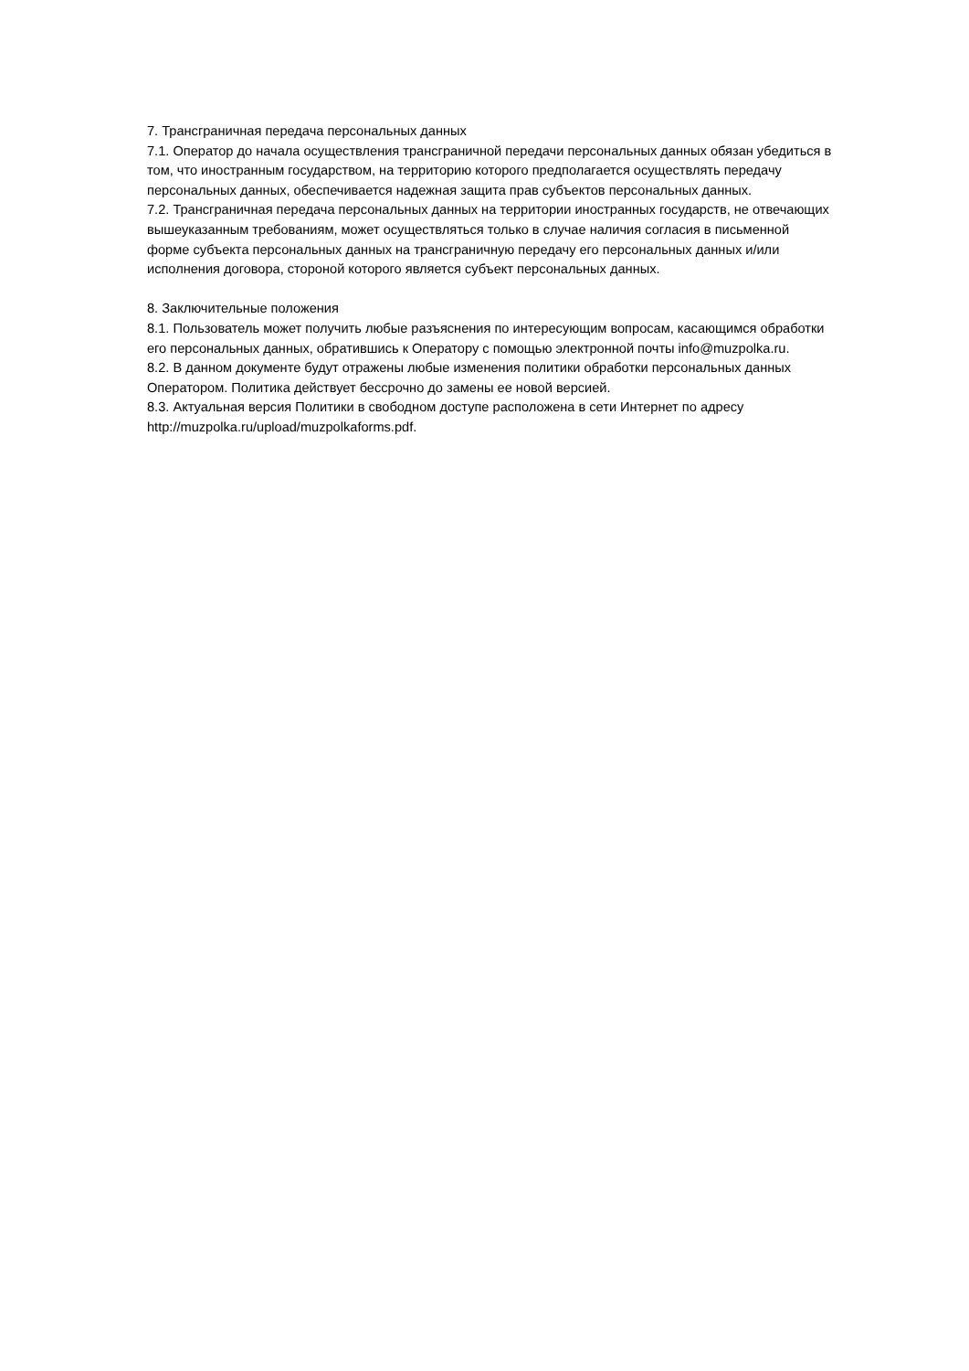7. Трансграничная передача персональных данных
7.1. Оператор до начала осуществления трансграничной передачи персональных данных обязан убедиться в том, что иностранным государством, на территорию которого предполагается осуществлять передачу персональных данных, обеспечивается надежная защита прав субъектов персональных данных.
7.2. Трансграничная передача персональных данных на территории иностранных государств, не отвечающих вышеуказанным требованиям, может осуществляться только в случае наличия согласия в письменной форме субъекта персональных данных на трансграничную передачу его персональных данных и/или исполнения договора, стороной которого является субъект персональных данных.
8. Заключительные положения
8.1. Пользователь может получить любые разъяснения по интересующим вопросам, касающимся обработки его персональных данных, обратившись к Оператору с помощью электронной почты info@muzpolka.ru.
8.2. В данном документе будут отражены любые изменения политики обработки персональных данных Оператором. Политика действует бессрочно до замены ее новой версией.
8.3. Актуальная версия Политики в свободном доступе расположена в сети Интернет по адресу http://muzpolka.ru/upload/muzpolkaforms.pdf.